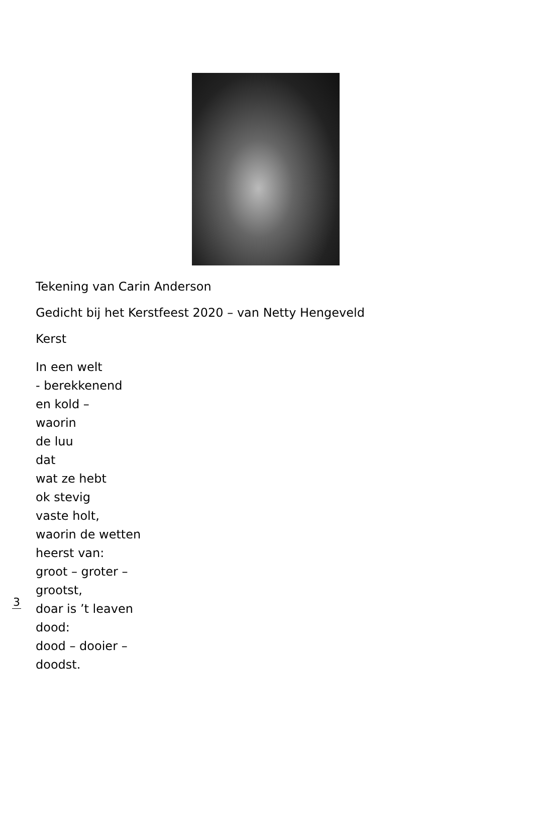Tekening van Carin Anderson
Gedicht bij het Kerstfeest 2020 – van Netty Hengeveld
Kerst
In een welt
- berekkenend
en kold –
waorin
de luu
dat
wat ze hebt
ok stevig
vaste holt,
waorin de wetten
heerst van:
groot – groter –
grootst,
doar is ’t leaven
dood:
dood – dooier –
doodst.
3